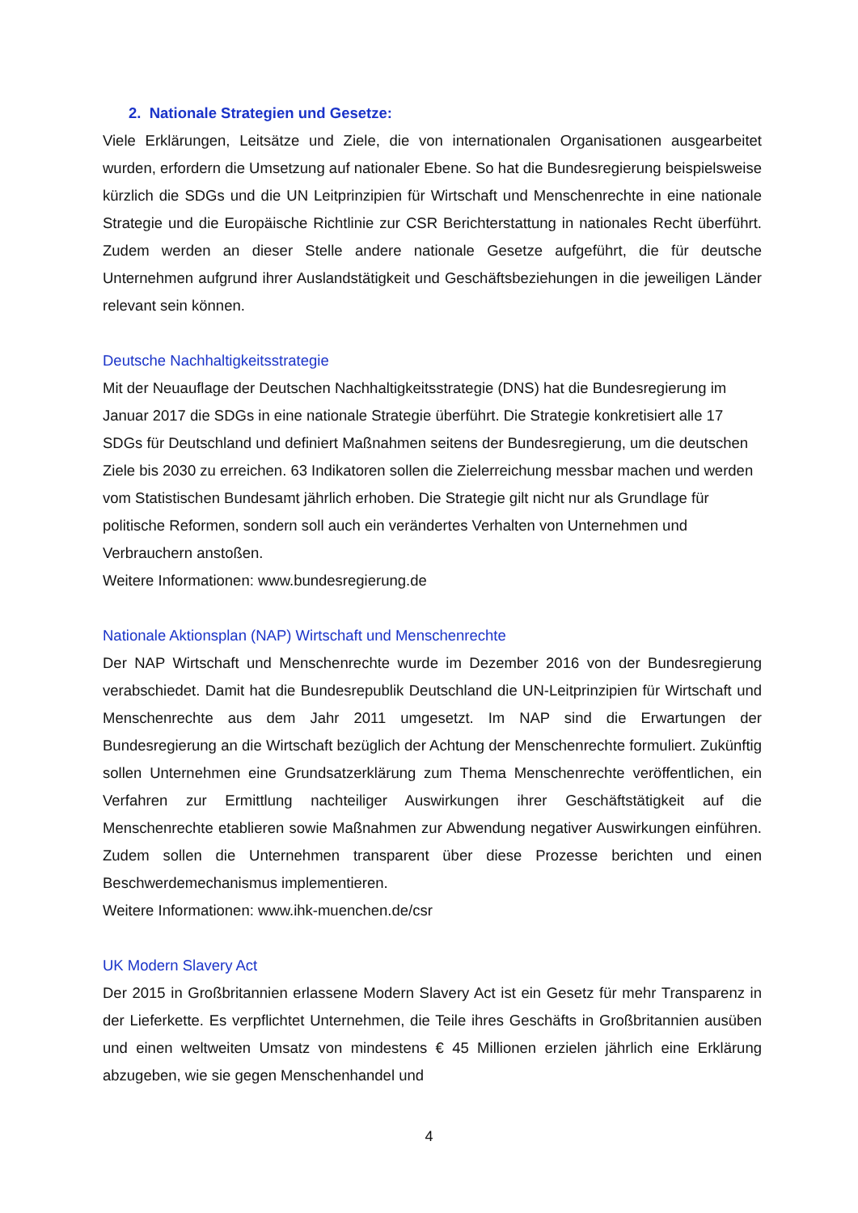2. Nationale Strategien und Gesetze:
Viele Erklärungen, Leitsätze und Ziele, die von internationalen Organisationen ausgearbeitet wurden, erfordern die Umsetzung auf nationaler Ebene. So hat die Bundesregierung beispielsweise kürzlich die SDGs und die UN Leitprinzipien für Wirtschaft und Menschenrechte in eine nationale Strategie und die Europäische Richtlinie zur CSR Berichterstattung in nationales Recht überführt. Zudem werden an dieser Stelle andere nationale Gesetze aufgeführt, die für deutsche Unternehmen aufgrund ihrer Auslandstätigkeit und Geschäftsbeziehungen in die jeweiligen Länder relevant sein können.
Deutsche Nachhaltigkeitsstrategie
Mit der Neuauflage der Deutschen Nachhaltigkeitsstrategie (DNS) hat die Bundesregierung im Januar 2017 die SDGs in eine nationale Strategie überführt. Die Strategie konkretisiert alle 17 SDGs für Deutschland und definiert Maßnahmen seitens der Bundesregierung, um die deutschen Ziele bis 2030 zu erreichen. 63 Indikatoren sollen die Zielerreichung messbar machen und werden vom Statistischen Bundesamt jährlich erhoben. Die Strategie gilt nicht nur als Grundlage für politische Reformen, sondern soll auch ein verändertes Verhalten von Unternehmen und Verbrauchern anstoßen.
Weitere Informationen: www.bundesregierung.de
Nationale Aktionsplan (NAP) Wirtschaft und Menschenrechte
Der NAP Wirtschaft und Menschenrechte wurde im Dezember 2016 von der Bundesregierung verabschiedet. Damit hat die Bundesrepublik Deutschland die UN-Leitprinzipien für Wirtschaft und Menschenrechte aus dem Jahr 2011 umgesetzt. Im NAP sind die Erwartungen der Bundesregierung an die Wirtschaft bezüglich der Achtung der Menschenrechte formuliert. Zukünftig sollen Unternehmen eine Grundsatzerklärung zum Thema Menschenrechte veröffentlichen, ein Verfahren zur Ermittlung nachteiliger Auswirkungen ihrer Geschäftstätigkeit auf die Menschenrechte etablieren sowie Maßnahmen zur Abwendung negativer Auswirkungen einführen. Zudem sollen die Unternehmen transparent über diese Prozesse berichten und einen Beschwerdemechanismus implementieren.
Weitere Informationen: www.ihk-muenchen.de/csr
UK Modern Slavery Act
Der 2015 in Großbritannien erlassene Modern Slavery Act ist ein Gesetz für mehr Transparenz in der Lieferkette. Es verpflichtet Unternehmen, die Teile ihres Geschäfts in Großbritannien ausüben und einen weltweiten Umsatz von mindestens € 45 Millionen erzielen jährlich eine Erklärung abzugeben, wie sie gegen Menschenhandel und
4